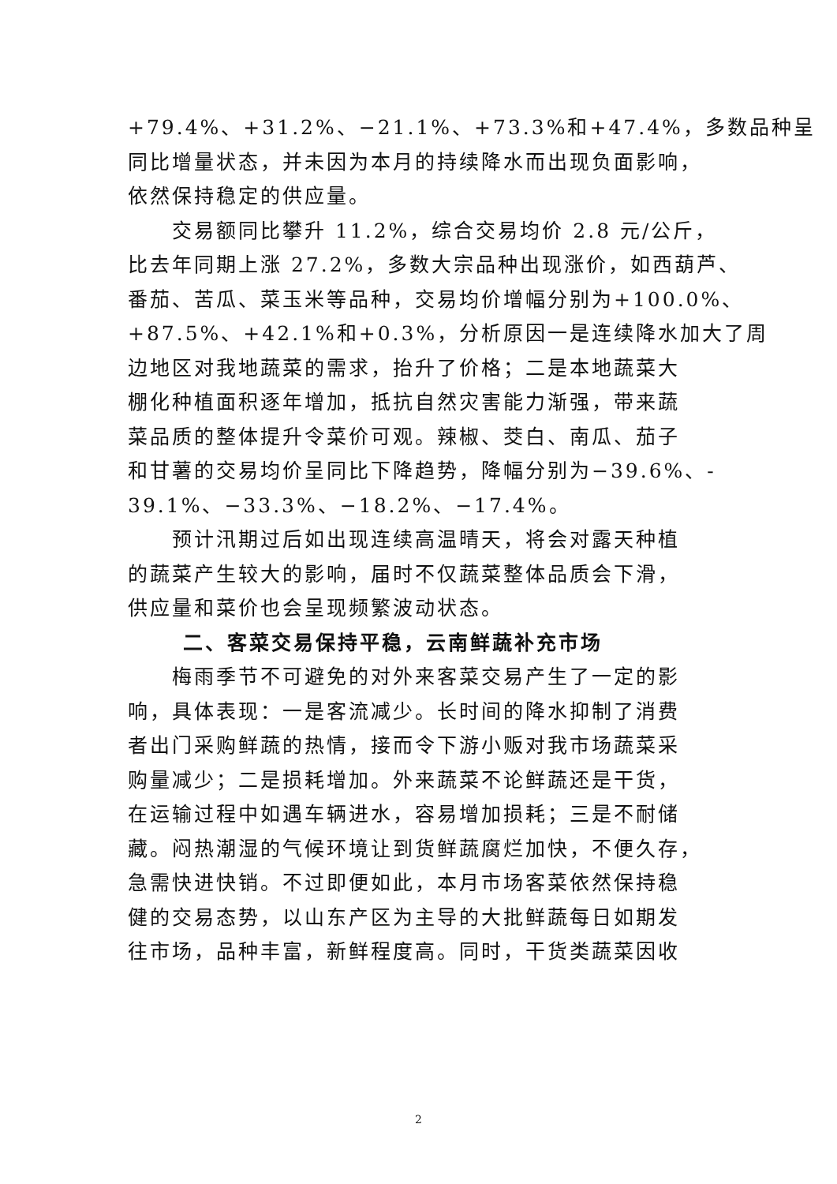+79.4%、+31.2%、−21.1%、+73.3%和+47.4%，多数品种呈
同比增量状态，并未因为本月的持续降水而出现负面影响，
依然保持稳定的供应量。
交易额同比攀升 11.2%，综合交易均价 2.8 元/公斤，
比去年同期上涨 27.2%，多数大宗品种出现涨价，如西葫芦、
番茄、苦瓜、菜玉米等品种，交易均价增幅分别为+100.0%、
+87.5%、+42.1%和+0.3%，分析原因一是连续降水加大了周
边地区对我地蔬菜的需求，抬升了价格；二是本地蔬菜大
棚化种植面积逐年增加，抵抗自然灾害能力渐强，带来蔬
菜品质的整体提升令菜价可观。辣椒、茭白、南瓜、茄子
和甘薯的交易均价呈同比下降趋势，降幅分别为−39.6%、-
39.1%、−33.3%、−18.2%、−17.4%。
预计汛期过后如出现连续高温晴天，将会对露天种植
的蔬菜产生较大的影响，届时不仅蔬菜整体品质会下滑，
供应量和菜价也会呈现频繁波动状态。
二、客菜交易保持平稳，云南鲜蔬补充市场
梅雨季节不可避免的对外来客菜交易产生了一定的影
响，具体表现：一是客流减少。长时间的降水抑制了消费
者出门采购鲜蔬的热情，接而令下游小贩对我市场蔬菜采
购量减少；二是损耗增加。外来蔬菜不论鲜蔬还是干货，
在运输过程中如遇车辆进水，容易增加损耗；三是不耐储
藏。闷热潮湿的气候环境让到货鲜蔬腐烂加快，不便久存，
急需快进快销。不过即便如此，本月市场客菜依然保持稳
健的交易态势，以山东产区为主导的大批鲜蔬每日如期发
往市场，品种丰富，新鲜程度高。同时，干货类蔬菜因收
2